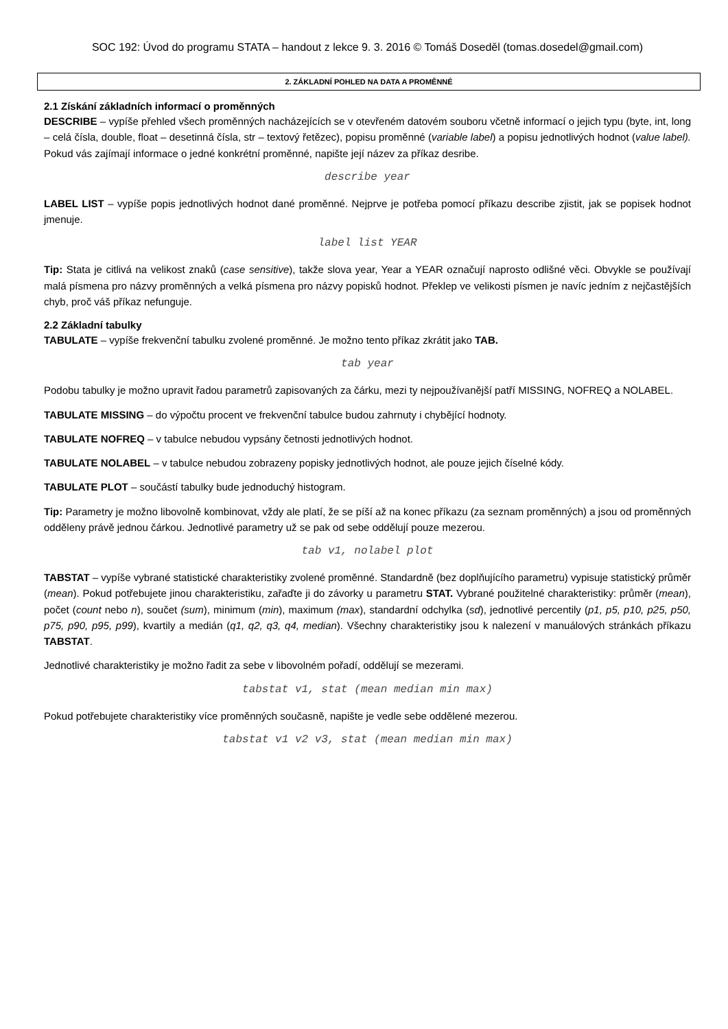SOC 192: Úvod do programu STATA – handout z lekce 9. 3. 2016 © Tomáš Doseděl (tomas.dosedel@gmail.com)
2. ZÁKLADNÍ POHLED NA DATA A PROMĚNNÉ
2.1 Získání základních informací o proměnných
DESCRIBE – vypíše přehled všech proměnných nacházejících se v otevřeném datovém souboru včetně informací o jejich typu (byte, int, long – celá čísla, double, float – desetinná čísla, str – textový řetězec), popisu proměnné (variable label) a popisu jednotlivých hodnot (value label). Pokud vás zajímají informace o jedné konkrétní proměnné, napište její název za příkaz desribe.
describe year
LABEL LIST – vypíše popis jednotlivých hodnot dané proměnné. Nejprve je potřeba pomocí příkazu describe zjistit, jak se popisek hodnot jmenuje.
label list YEAR
Tip: Stata je citlivá na velikost znaků (case sensitive), takže slova year, Year a YEAR označují naprosto odlišné věci. Obvykle se používají malá písmena pro názvy proměnných a velká písmena pro názvy popisků hodnot. Překlep ve velikosti písmen je navíc jedním z nejčastějších chyb, proč váš příkaz nefunguje.
2.2 Základní tabulky
TABULATE – vypíše frekvenční tabulku zvolené proměnné. Je možno tento příkaz zkrátit jako TAB.
tab year
Podobu tabulky je možno upravit řadou parametrů zapisovaných za čárku, mezi ty nejpoužívanější patří MISSING, NOFREQ a NOLABEL.
TABULATE MISSING – do výpočtu procent ve frekvenční tabulce budou zahrnuty i chybějící hodnoty.
TABULATE NOFREQ – v tabulce nebudou vypsány četnosti jednotlivých hodnot.
TABULATE NOLABEL – v tabulce nebudou zobrazeny popisky jednotlivých hodnot, ale pouze jejich číselné kódy.
TABULATE PLOT – součástí tabulky bude jednoduchý histogram.
Tip: Parametry je možno libovolně kombinovat, vždy ale platí, že se píší až na konec příkazu (za seznam proměnných) a jsou od proměnných odděleny právě jednou čárkou. Jednotlivé parametry už se pak od sebe oddělují pouze mezerou.
tab v1, nolabel plot
TABSTAT – vypíše vybrané statistické charakteristiky zvolené proměnné. Standardně (bez doplňujícího parametru) vypisuje statistický průměr (mean). Pokud potřebujete jinou charakteristiku, zařaďte ji do závorky u parametru STAT. Vybrané použitelné charakteristiky: průměr (mean), počet (count nebo n), součet (sum), minimum (min), maximum (max), standardní odchylka (sd), jednotlivé percentily (p1, p5, p10, p25, p50, p75, p90, p95, p99), kvartily a medián (q1, q2, q3, q4, median). Všechny charakteristiky jsou k nalezení v manuálových stránkách příkazu TABSTAT.
Jednotlivé charakteristiky je možno řadit za sebe v libovolném pořadí, oddělují se mezerami.
tabstat v1, stat (mean median min max)
Pokud potřebujete charakteristiky více proměnných současně, napište je vedle sebe oddělené mezerou.
tabstat v1 v2 v3, stat (mean median min max)